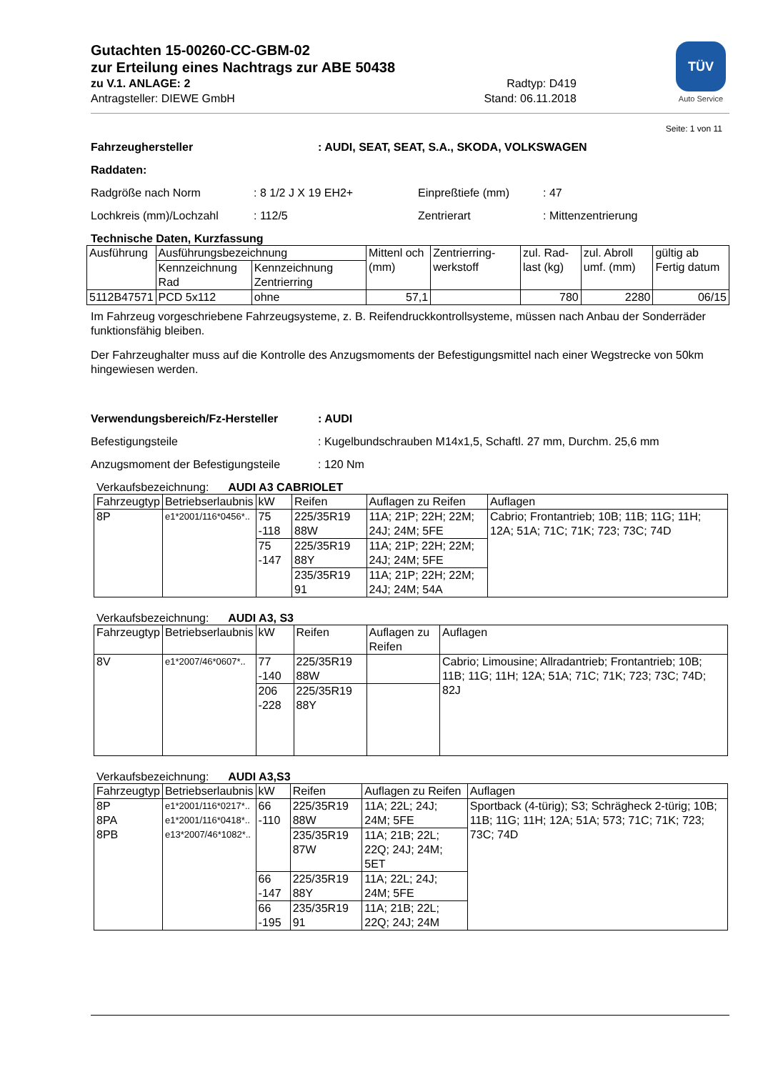TÜV
Auto Service
Gutachten 15-00260-CC-GBM-02
zur Erteilung eines Nachtrags zur ABE 50438
zu V.1. ANLAGE: 2 Radtyp: D419
Antragsteller: DIEWE GmbH Stand: 06.11.2018
Seite: 1 von 11
Fahrzeughersteller: AUDI, SEAT, SEAT, S.A., SKODA, VOLKSWAGEN
Raddaten:
Radgröße nach Norm : 8 1/2 J X 19 EH2+ Einpreßtiefe (mm) : 47
Lochkreis (mm)/Lochzahl : 112/5 Zentrierart : Mittenzentrierung
Technische Daten, Kurzfassung
| Ausführung | Ausführungsbezeichnung | | Mittenl och (mm) | Zentrierring-werkstoff | zul. Rad-last (kg) | zul. Abroll umf. (mm) | gültig ab Fertig datum |
| | Kennzeichnung Rad | Kennzeichnung Zentrierring | | | | | |
| 5112B47571 | PCD 5x112 | ohne | 57,1 | | 780 | 2280 | 06/15 |
Im Fahrzeug vorgeschriebene Fahrzeugsysteme, z. B. Reifendruckkontrollsysteme, müssen nach Anbau der Sonderräder funktionsfähig bleiben.
Der Fahrzeughalter muss auf die Kontrolle des Anzugsmoments der Befestigungsmittel nach einer Wegstrecke von 50km hingewiesen werden.
Verwendungsbereich/Fz-Hersteller: AUDI
Befestigungsteile : Kugelbundschrauben M14x1,5, Schaftl. 27 mm, Durchm. 25,6 mm
Anzugsmoment der Befestigungsteile
: 120 Nm
Verkaufsbezeichnung: AUDI A3 CABRIOLET
| Fahrzeugtyp | Betriebserlaubnis | kW | Reifen | Auflagen zu Reifen | Auflagen |
| --- | --- | --- | --- | --- | --- |
| 8P | e1*2001/116*0456*.. | 75 -118 | 225/35R19 88W | 11A; 21P; 22H; 22M; 24J; 24M; 5FE | Cabrio; Frontantrieb; 10B; 11B; 11G; 11H; 12A; 51A; 71C; 71K; 723; 73C; 74D |
| | | 75 -147 | 225/35R19 88Y | 11A; 21P; 22H; 22M; 24J; 24M; 5FE | |
| | | | 235/35R19 91 | 11A; 21P; 22H; 22M; 24J; 24M; 54A | |
Verkaufsbezeichnung: AUDI A3, S3
| Fahrzeugtyp | Betriebserlaubnis | kW | Reifen | Auflagen zu Reifen | Auflagen |
| --- | --- | --- | --- | --- | --- |
| 8V | e1*2007/46*0607*.. | 77 -140 | 225/35R19 88W | | Cabrio; Limousine; Allradantrieb; Frontantrieb; 10B; 11B; 11G; 11H; 12A; 51A; 71C; 71K; 723; 73C; 74D; 82J |
| | | 206 -228 | 225/35R19 88Y | | |
Verkaufsbezeichnung: AUDI A3,S3
| Fahrzeugtyp | Betriebserlaubnis | kW | Reifen | Auflagen zu Reifen | Auflagen |
| --- | --- | --- | --- | --- | --- |
| 8P 8PA 8PB | e1*2001/116*0217*.. e1*2001/116*0418*.. e13*2007/46*1082*.. | 66 -110 | 225/35R19 88W | 11A; 22L; 24J; 24M; 5FE | Sportback (4-türig); S3; Schrägheck 2-türig; 10B; 11B; 11G; 11H; 12A; 51A; 573; 71C; 71K; 723; 73C; 74D |
| | | | 235/35R19 87W | 11A; 21B; 22L; 22Q; 24J; 24M; 5ET | |
| | | 66 -147 | 225/35R19 88Y | 11A; 22L; 24J; 24M; 5FE | |
| | | 66 -195 | 235/35R19 91 | 11A; 21B; 22L; 22Q; 24J; 24M | |